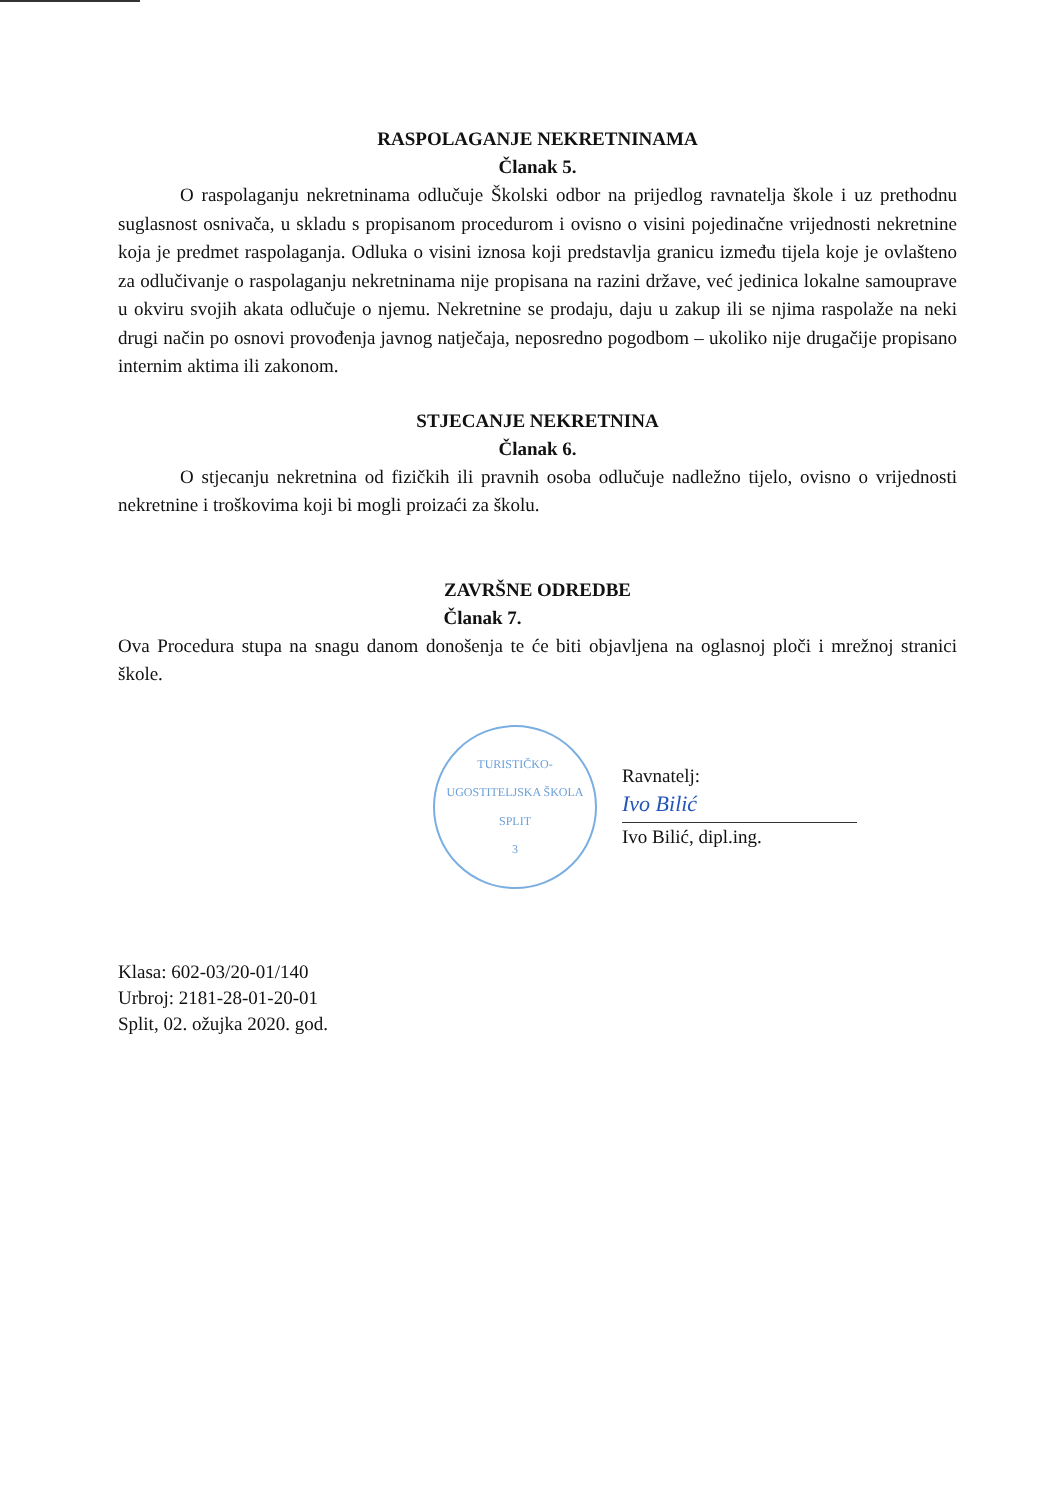RASPOLAGANJE NEKRETNINAMA
Članak 5.
O raspolaganju nekretninama odlučuje Školski odbor na prijedlog ravnatelja škole i uz prethodnu suglasnost osnivača, u skladu s propisanom procedurom i ovisno o visini pojedinačne vrijednosti nekretnine koja je predmet raspolaganja. Odluka o visini iznosa koji predstavlja granicu između tijela koje je ovlašteno za odlučivanje o raspolaganju nekretninama nije propisana na razini države, već jedinica lokalne samouprave u okviru svojih akata odlučuje o njemu. Nekretnine se prodaju, daju u zakup ili se njima raspolaže na neki drugi način po osnovi provođenja javnog natječaja, neposredno pogodbom – ukoliko nije drugačije propisano internim aktima ili zakonom.
STJECANJE NEKRETNINA
Članak 6.
O stjecanju nekretnina od fizičkih ili pravnih osoba odlučuje nadležno tijelo, ovisno o vrijednosti nekretnine i troškovima koji bi mogli proizaći za školu.
ZAVRŠNE ODREDBE
Članak 7.
Ova Procedura stupa na snagu danom donošenja te će biti objavljena na oglasnoj ploči i mrežnoj stranici škole.
TURISTIČKO-UGOSTITELJSKA ŠKOLA
SPLIT
3
Ravnatelj:
Ivo Bilić
Ivo Bilić, dipl.ing.
Klasa: 602-03/20-01/140
Urbroj: 2181-28-01-20-01
Split, 02. ožujka 2020. god.